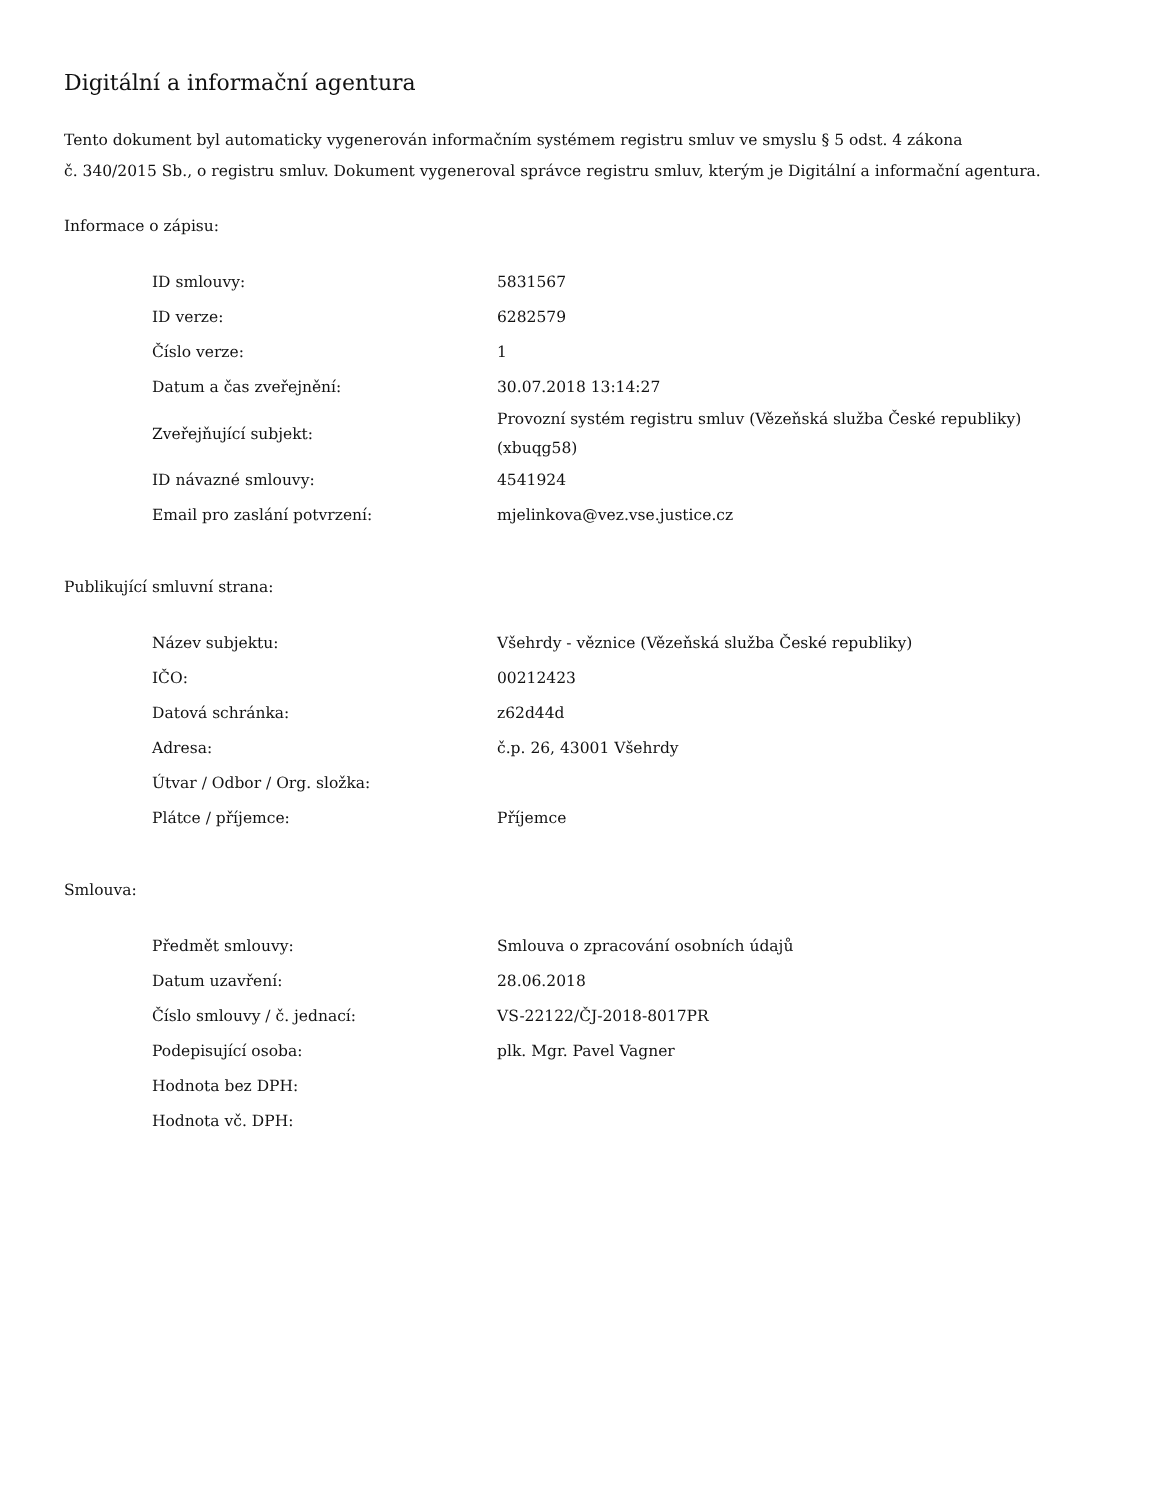Digitální a informační agentura
Tento dokument byl automaticky vygenerován informačním systémem registru smluv ve smyslu § 5 odst. 4 zákona
č. 340/2015 Sb., o registru smluv. Dokument vygeneroval správce registru smluv, kterým je Digitální a informační agentura.
Informace o zápisu:
| ID smlouvy: | 5831567 |
| ID verze: | 6282579 |
| Číslo verze: | 1 |
| Datum a čas zveřejnění: | 30.07.2018 13:14:27 |
| Zveřejňující subjekt: | Provozní systém registru smluv (Vězeňská služba České republiky) (xbuqg58) |
| ID návazné smlouvy: | 4541924 |
| Email pro zaslání potvrzení: | mjelinkova@vez.vse.justice.cz |
Publikující smluvní strana:
| Název subjektu: | Všehrdy - věznice (Vězeňská služba České republiky) |
| IČO: | 00212423 |
| Datová schránka: | z62d44d |
| Adresa: | č.p. 26, 43001 Všehrdy |
| Útvar / Odbor / Org. složka: | |
| Plátce / příjemce: | Příjemce |
Smlouva:
| Předmět smlouvy: | Smlouva o zpracování osobních údajů |
| Datum uzavření: | 28.06.2018 |
| Číslo smlouvy / č. jednací: | VS-22122/ČJ-2018-8017PR |
| Podepisující osoba: | plk. Mgr. Pavel Vagner |
| Hodnota bez DPH: | |
| Hodnota vč. DPH: | |